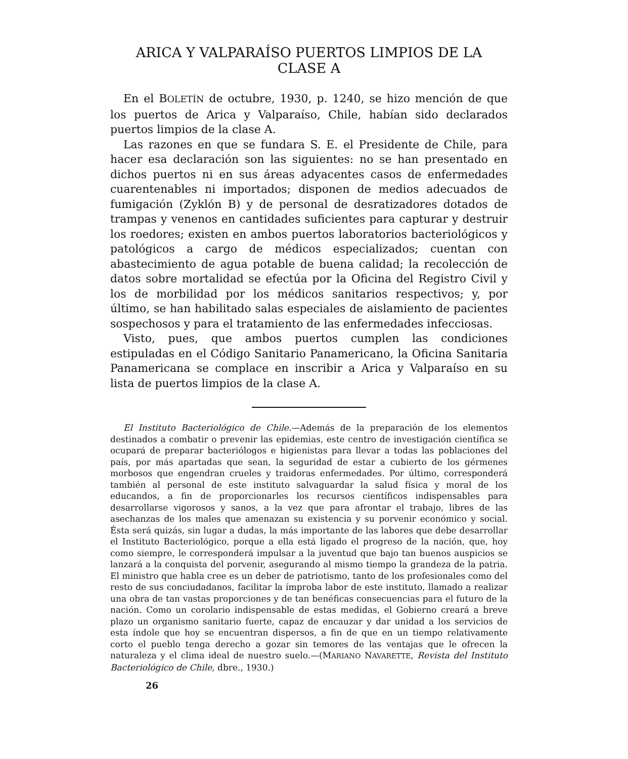ARICA Y VALPARAÍSO PUERTOS LIMPIOS DE LA CLASE A
En el BOLETÍN de octubre, 1930, p. 1240, se hizo mención de que los puertos de Arica y Valparaíso, Chile, habían sido declarados puertos limpios de la clase A.
Las razones en que se fundara S. E. el Presidente de Chile, para hacer esa declaración son las siguientes: no se han presentado en dichos puertos ni en sus áreas adyacentes casos de enfermedades cuarentenables ni importados; disponen de medios adecuados de fumigación (Zyklón B) y de personal de desratizadores dotados de trampas y venenos en cantidades suficientes para capturar y destruir los roedores; existen en ambos puertos laboratorios bacteriológicos y patológicos a cargo de médicos especializados; cuentan con abastecimiento de agua potable de buena calidad; la recolección de datos sobre mortalidad se efectúa por la Oficina del Registro Civil y los de morbilidad por los médicos sanitarios respectivos; y, por último, se han habilitado salas especiales de aislamiento de pacientes sospechosos y para el tratamiento de las enfermedades infecciosas.
Visto, pues, que ambos puertos cumplen las condiciones estipuladas en el Código Sanitario Panamericano, la Oficina Sanitaria Panamericana se complace en inscribir a Arica y Valparaíso en su lista de puertos limpios de la clase A.
El Instituto Bacteriológico de Chile.—Además de la preparación de los elementos destinados a combatir o prevenir las epidemias, este centro de investigación científica se ocupará de preparar bacteriólogos e higienistas para llevar a todas las poblaciones del país, por más apartadas que sean, la seguridad de estar a cubierto de los gérmenes morbosos que engendran crueles y traidoras enfermedades. Por último, corresponderá también al personal de este instituto salvaguardar la salud física y moral de los educandos, a fin de proporcionarles los recursos científicos indispensables para desarrollarse vigorosos y sanos, a la vez que para afrontar el trabajo, libres de las asechanzas de los males que amenazan su existencia y su porvenir económico y social. Ésta será quizás, sin lugar a dudas, la más importante de las labores que debe desarrollar el Instituto Bacteriológico, porque a ella está ligado el progreso de la nación, que, hoy como siempre, le corresponderá impulsar a la juventud que bajo tan buenos auspicios se lanzará a la conquista del porvenir, asegurando al mismo tiempo la grandeza de la patria. El ministro que habla cree es un deber de patriotismo, tanto de los profesionales como del resto de sus conciudadanos, facilitar la ímproba labor de este instituto, llamado a realizar una obra de tan vastas proporciones y de tan benéficas consecuencias para el futuro de la nación. Como un corolario indispensable de estas medidas, el Gobierno creará a breve plazo un organismo sanitario fuerte, capaz de encauzar y dar unidad a los servicios de esta índole que hoy se encuentran dispersos, a fin de que en un tiempo relativamente corto el pueblo tenga derecho a gozar sin temores de las ventajas que le ofrecen la naturaleza y el clima ideal de nuestro suelo.—(MARIANO NAVARETTE, Revista del Instituto Bacteriológico de Chile, dbre., 1930.)
26